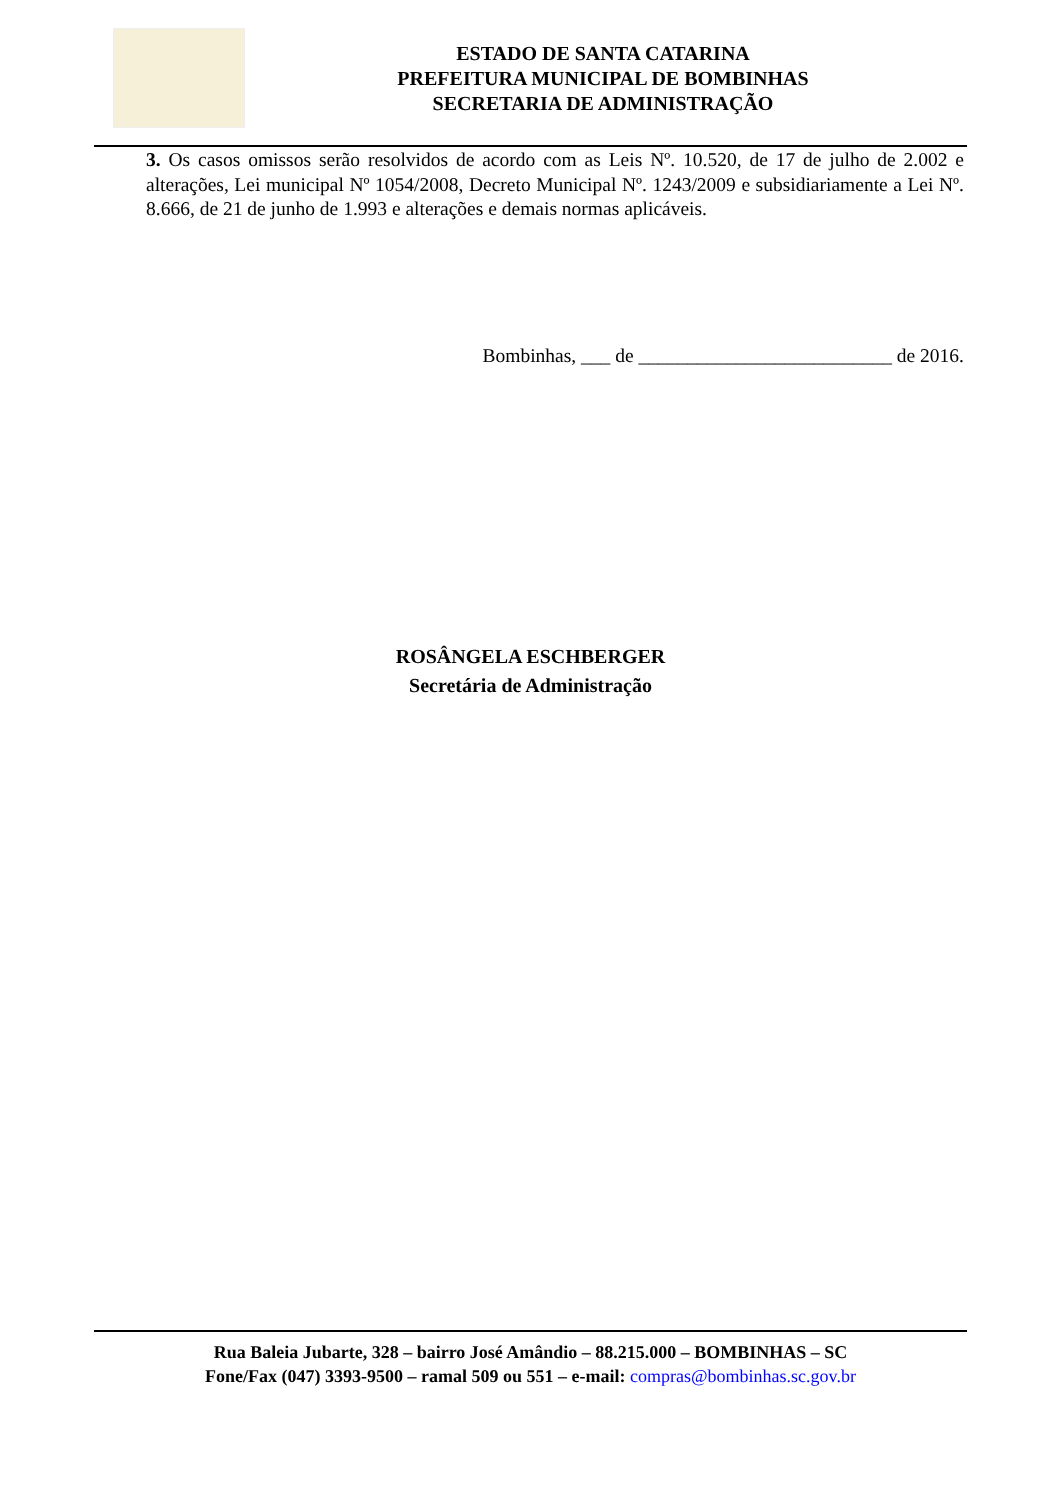ESTADO DE SANTA CATARINA
PREFEITURA MUNICIPAL DE BOMBINHAS
SECRETARIA DE ADMINISTRAÇÃO
3. Os casos omissos serão resolvidos de acordo com as Leis Nº. 10.520, de 17 de julho de 2.002 e alterações, Lei municipal Nº 1054/2008, Decreto Municipal Nº. 1243/2009 e subsidiariamente a Lei Nº. 8.666, de 21 de junho de 1.993 e alterações e demais normas aplicáveis.
Bombinhas, ___ de __________________________ de 2016.
ROSÂNGELA ESCHBERGER
Secretária de Administração
Rua Baleia Jubarte, 328 – bairro José Amândio – 88.215.000 – BOMBINHAS – SC
Fone/Fax (047) 3393-9500 – ramal 509 ou 551 – e-mail: compras@bombinhas.sc.gov.br